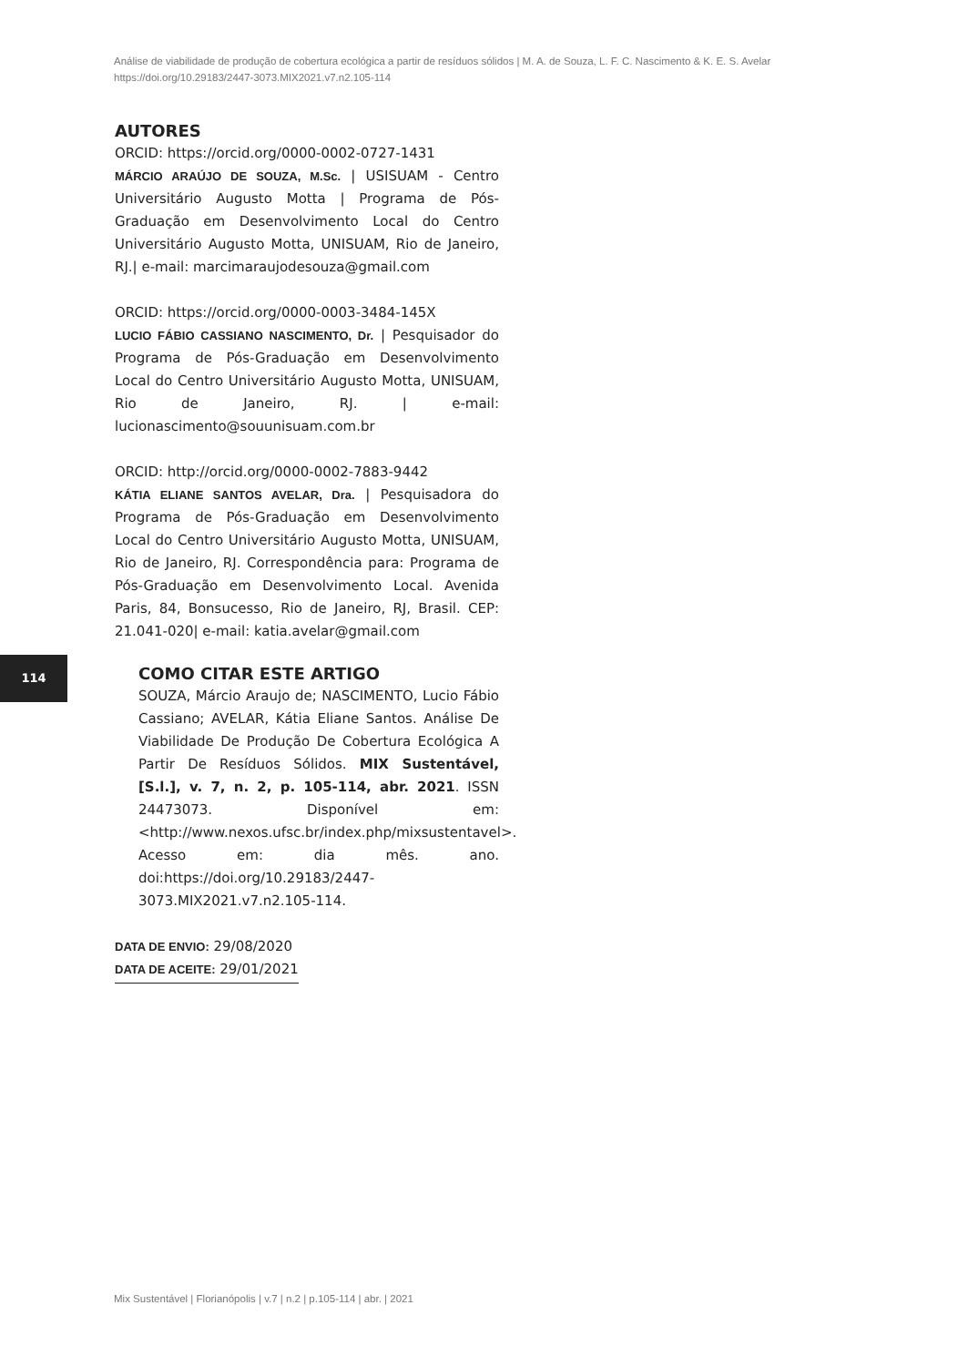Análise de viabilidade de produção de cobertura ecológica a partir de resíduos sólidos | M. A. de Souza, L. F. C. Nascimento & K. E. S. Avelar
https://doi.org/10.29183/2447-3073.MIX2021.v7.n2.105-114
AUTORES
ORCID: https://orcid.org/0000-0002-0727-1431
MÁRCIO ARAÚJO DE SOUZA, M.Sc. | USISUAM - Centro Universitário Augusto Motta | Programa de Pós-Graduação em Desenvolvimento Local do Centro Universitário Augusto Motta, UNISUAM, Rio de Janeiro, RJ.| e-mail: marcimaraujodesouza@gmail.com
ORCID: https://orcid.org/0000-0003-3484-145X
LUCIO FÁBIO CASSIANO NASCIMENTO, Dr. | Pesquisador do Programa de Pós-Graduação em Desenvolvimento Local do Centro Universitário Augusto Motta, UNISUAM, Rio de Janeiro, RJ. | e-mail: lucionascimento@souunisuam.com.br
ORCID: http://orcid.org/0000-0002-7883-9442
KÁTIA ELIANE SANTOS AVELAR, Dra. | Pesquisadora do Programa de Pós-Graduação em Desenvolvimento Local do Centro Universitário Augusto Motta, UNISUAM, Rio de Janeiro, RJ. Correspondência para: Programa de Pós-Graduação em Desenvolvimento Local. Avenida Paris, 84, Bonsucesso, Rio de Janeiro, RJ, Brasil. CEP: 21.041-020| e-mail: katia.avelar@gmail.com
COMO CITAR ESTE ARTIGO
SOUZA, Márcio Araujo de; NASCIMENTO, Lucio Fábio Cassiano; AVELAR, Kátia Eliane Santos. Análise De Viabilidade De Produção De Cobertura Ecológica A Partir De Resíduos Sólidos. MIX Sustentável, [S.l.], v. 7, n. 2, p. 105-114, abr. 2021. ISSN 24473073. Disponível em:<http://www.nexos.ufsc.br/index.php/mixsustentavel>. Acesso em: dia mês. ano. doi:https://doi.org/10.29183/2447-3073.MIX2021.v7.n2.105-114.
DATA DE ENVIO: 29/08/2020
DATA DE ACEITE: 29/01/2021
114
Mix Sustentável | Florianópolis | v.7 | n.2 | p.105-114 | abr. | 2021